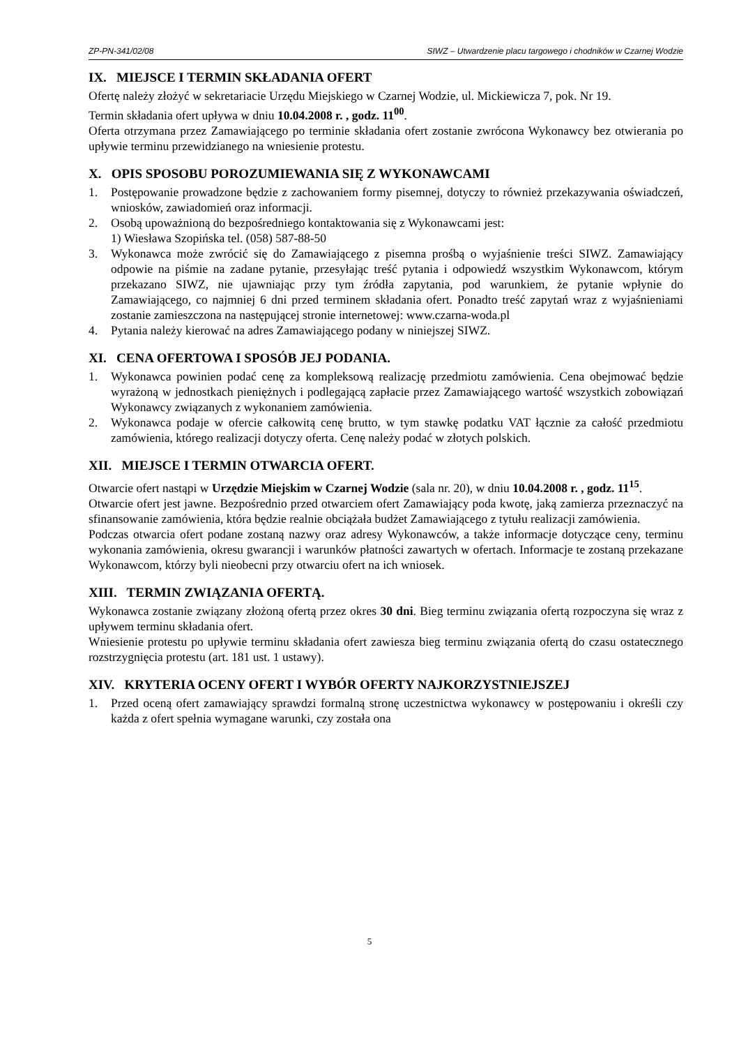ZP-PN-341/02/08 SIWZ – Utwardzenie placu targowego i chodników w Czarnej Wodzie
IX. MIEJSCE I TERMIN SKŁADANIA OFERT
Ofertę należy złożyć w sekretariacie Urzędu Miejskiego w Czarnej Wodzie, ul. Mickiewicza 7, pok. Nr 19.
Termin składania ofert upływa w dniu 10.04.2008 r. , godz. 11<sup>00</sup>.
Oferta otrzymana przez Zamawiającego po terminie składania ofert zostanie zwrócona Wykonawcy bez otwierania po upływie terminu przewidzianego na wniesienie protestu.
X. OPIS SPOSOBU POROZUMIEWANIA SIĘ Z WYKONAWCAMI
1. Postępowanie prowadzone będzie z zachowaniem formy pisemnej, dotyczy to również przekazywania oświadczeń, wniosków, zawiadomień oraz informacji.
2. Osobą upoważnioną do bezpośredniego kontaktowania się z Wykonawcami jest:
1) Wiesława Szopińska tel. (058) 587-88-50
3. Wykonawca może zwrócić się do Zamawiającego z pisemna prośbą o wyjaśnienie treści SIWZ. Zamawiający odpowie na piśmie na zadane pytanie, przesyłając treść pytania i odpowiedź wszystkim Wykonawcom, którym przekazano SIWZ, nie ujawniając przy tym źródła zapytania, pod warunkiem, że pytanie wpłynie do Zamawiającego, co najmniej 6 dni przed terminem składania ofert. Ponadto treść zapytań wraz z wyjaśnieniami zostanie zamieszczona na następującej stronie internetowej: www.czarna-woda.pl
4. Pytania należy kierować na adres Zamawiającego podany w niniejszej SIWZ.
XI. CENA OFERTOWA I SPOSÓB JEJ PODANIA.
1. Wykonawca powinien podać cenę za kompleksową realizację przedmiotu zamówienia. Cena obejmować będzie wyrażoną w jednostkach pieniężnych i podlegającą zapłacie przez Zamawiającego wartość wszystkich zobowiązań Wykonawcy związanych z wykonaniem zamówienia.
2. Wykonawca podaje w ofercie całkowitą cenę brutto, w tym stawkę podatku VAT łącznie za całość przedmiotu zamówienia, którego realizacji dotyczy oferta. Cenę należy podać w złotych polskich.
XII. MIEJSCE I TERMIN OTWARCIA OFERT.
Otwarcie ofert nastąpi w Urzędzie Miejskim w Czarnej Wodzie (sala nr. 20), w dniu 10.04.2008 r. , godz. 11<sup>15</sup>.
Otwarcie ofert jest jawne. Bezpośrednio przed otwarciem ofert Zamawiający poda kwotę, jaką zamierza przeznaczyć na sfinansowanie zamówienia, która będzie realnie obciążała budżet Zamawiającego z tytułu realizacji zamówienia.
Podczas otwarcia ofert podane zostaną nazwy oraz adresy Wykonawców, a także informacje dotyczące ceny, terminu wykonania zamówienia, okresu gwarancji i warunków płatności zawartych w ofertach. Informacje te zostaną przekazane Wykonawcom, którzy byli nieobecni przy otwarciu ofert na ich wniosek.
XIII. TERMIN ZWIĄZANIA OFERTĄ.
Wykonawca zostanie związany złożoną ofertą przez okres 30 dni. Bieg terminu związania ofertą rozpoczyna się wraz z upływem terminu składania ofert.
Wniesienie protestu po upływie terminu składania ofert zawiesza bieg terminu związania ofertą do czasu ostatecznego rozstrzygnięcia protestu (art. 181 ust. 1 ustawy).
XIV. KRYTERIA OCENY OFERT I WYBÓR OFERTY NAJKORZYSTNIEJSZEJ
1. Przed oceną ofert zamawiający sprawdzi formalną stronę uczestnictwa wykonawcy w postępowaniu i określi czy każda z ofert spełnia wymagane warunki, czy została ona
5